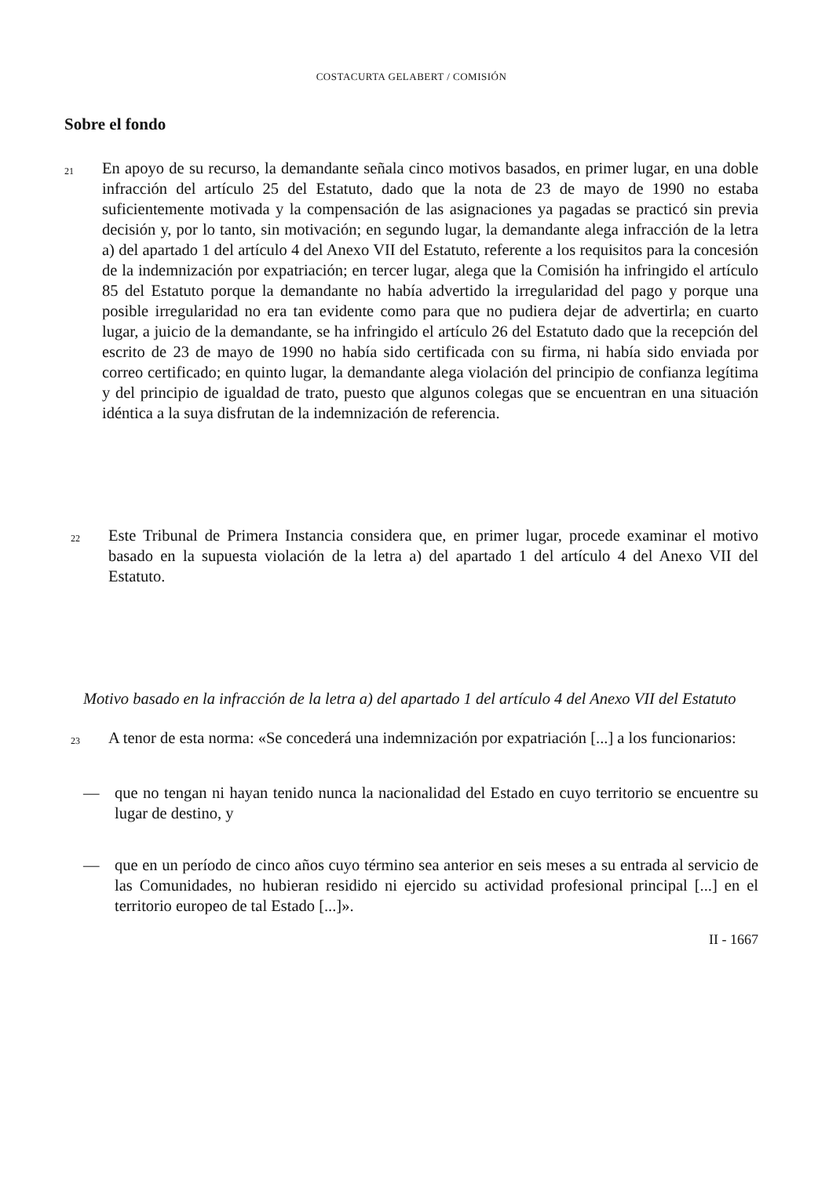COSTACURTA GELABERT / COMISIÓN
Sobre el fondo
21
En apoyo de su recurso, la demandante señala cinco motivos basados, en primer lugar, en una doble infracción del artículo 25 del Estatuto, dado que la nota de 23 de mayo de 1990 no estaba suficientemente motivada y la compensación de las asignaciones ya pagadas se practicó sin previa decisión y, por lo tanto, sin motivación; en segundo lugar, la demandante alega infracción de la letra a) del apartado 1 del artículo 4 del Anexo VII del Estatuto, referente a los requisitos para la concesión de la indemnización por expatriación; en tercer lugar, alega que la Comisión ha infringido el artículo 85 del Estatuto porque la demandante no había advertido la irregularidad del pago y porque una posible irregularidad no era tan evidente como para que no pudiera dejar de advertirla; en cuarto lugar, a juicio de la demandante, se ha infringido el artículo 26 del Estatuto dado que la recepción del escrito de 23 de mayo de 1990 no había sido certificada con su firma, ni había sido enviada por correo certificado; en quinto lugar, la demandante alega violación del principio de confianza legítima y del principio de igualdad de trato, puesto que algunos colegas que se encuentran en una situación idéntica a la suya disfrutan de la indemnización de referencia.
22
Este Tribunal de Primera Instancia considera que, en primer lugar, procede examinar el motivo basado en la supuesta violación de la letra a) del apartado 1 del artículo 4 del Anexo VII del Estatuto.
Motivo basado en la infracción de la letra a) del apartado 1 del artículo 4 del Anexo VII del Estatuto
23
A tenor de esta norma: «Se concederá una indemnización por expatriación [...] a los funcionarios:
— que no tengan ni hayan tenido nunca la nacionalidad del Estado en cuyo territorio se encuentre su lugar de destino, y
— que en un período de cinco años cuyo término sea anterior en seis meses a su entrada al servicio de las Comunidades, no hubieran residido ni ejercido su actividad profesional principal [...] en el territorio europeo de tal Estado [...]».
II - 1667